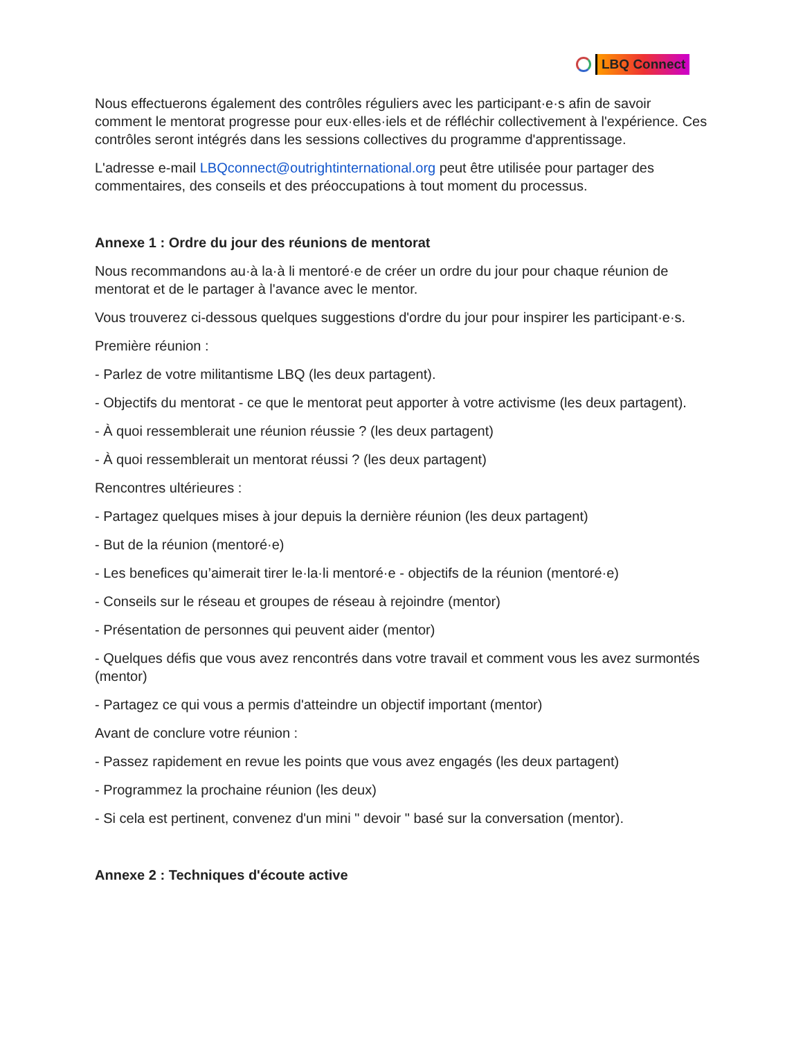LBQ Connect
Nous effectuerons également des contrôles réguliers avec les participant·e·s afin de savoir comment le mentorat progresse pour eux·elles·iels et de réfléchir collectivement à l'expérience. Ces contrôles seront intégrés dans les sessions collectives du programme d'apprentissage.
L'adresse e-mail LBQconnect@outrightinternational.org peut être utilisée pour partager des commentaires, des conseils et des préoccupations à tout moment du processus.
Annexe 1 : Ordre du jour des réunions de mentorat
Nous recommandons au·à la·à li mentoré·e de créer un ordre du jour pour chaque réunion de mentorat et de le partager à l'avance avec le mentor.
Vous trouverez ci-dessous quelques suggestions d'ordre du jour pour inspirer les participant·e·s.
Première réunion :
- Parlez de votre militantisme LBQ (les deux partagent).
- Objectifs du mentorat - ce que le mentorat peut apporter à votre activisme (les deux partagent).
- À quoi ressemblerait une réunion réussie ? (les deux partagent)
- À quoi ressemblerait un mentorat réussi ? (les deux partagent)
Rencontres ultérieures :
- Partagez quelques mises à jour depuis la dernière réunion (les deux partagent)
- But de la réunion (mentoré·e)
- Les benefices qu’aimerait tirer le·la·li mentoré·e - objectifs de la réunion (mentoré·e)
- Conseils sur le réseau et groupes de réseau à rejoindre (mentor)
- Présentation de personnes qui peuvent aider (mentor)
- Quelques défis que vous avez rencontrés dans votre travail et comment vous les avez surmontés (mentor)
- Partagez ce qui vous a permis d'atteindre un objectif important (mentor)
Avant de conclure votre réunion :
- Passez rapidement en revue les points que vous avez engagés (les deux partagent)
- Programmez la prochaine réunion (les deux)
- Si cela est pertinent, convenez d'un mini " devoir " basé sur la conversation (mentor).
Annexe 2 : Techniques d'écoute active